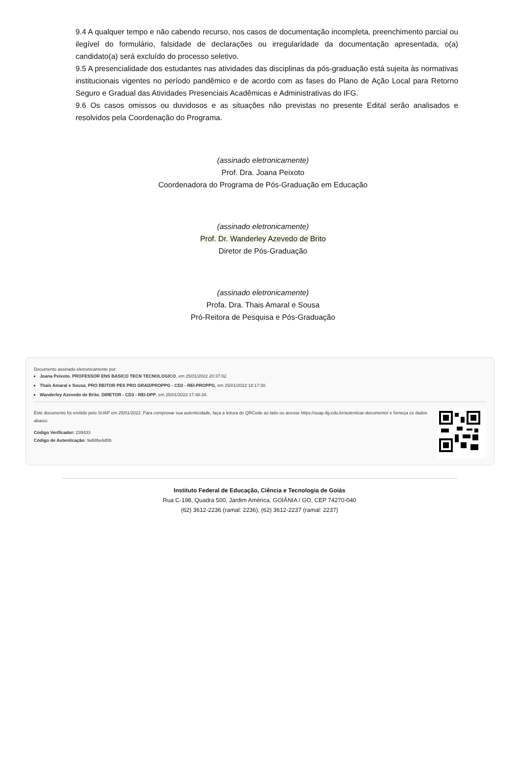9.4 A qualquer tempo e não cabendo recurso, nos casos de documentação incompleta, preenchimento parcial ou ilegível do formulário, falsidade de declarações ou irregularidade da documentação apresentada, o(a) candidato(a) será excluído do processo seletivo.
9.5 A presencialidade dos estudantes nas atividades das disciplinas da pós-graduação está sujeita às normativas institucionais vigentes no período pandêmico e de acordo com as fases do Plano de Ação Local para Retorno Seguro e Gradual das Atividades Presenciais Acadêmicas e Administrativas do IFG.
9.6 Os casos omissos ou duvidosos e as situações não previstas no presente Edital serão analisados e resolvidos pela Coordenação do Programa.
(assinado eletronicamente)
Prof. Dra. Joana Peixoto
Coordenadora do Programa de Pós-Graduação em Educação
(assinado eletronicamente)
Prof. Dr. Wanderley Azevedo de Brito
Diretor de Pós-Graduação
(assinado eletronicamente)
Profa. Dra. Thais Amaral e Sousa
Pró-Reitora de Pesquisa e Pós-Graduação
Documento assinado eletronicamente por:
Joana Peixoto, PROFESSOR ENS BASICO TECN TECNOLOGICO, em 25/01/2022 20:37:02.
Thais Amaral e Sousa, PRO REITOR PES PRO GRAD/PROPPG - CD2 - REI-PROPPG, em 25/01/2022 18:17:30.
Wanderley Azevedo de Brito, DIRETOR - CD3 - REI-DPP, em 25/01/2022 17:48:34.
Este documento foi emitido pelo SUAP em 25/01/2022. Para comprovar sua autenticidade, faça a leitura do QRCode ao lado ou acesse https://suap.ifg.edu.br/autenticar-documento/ e forneça os dados abaixo:
Código Verificador: 239433
Código de Autenticação: 9a58be6d0b
Instituto Federal de Educação, Ciência e Tecnologia de Goiás
Rua C-198, Quadra 500, Jardim América, GOIÂNIA / GO, CEP 74270-040
(62) 3612-2236 (ramal: 2236), (62) 3612-2237 (ramal: 2237)